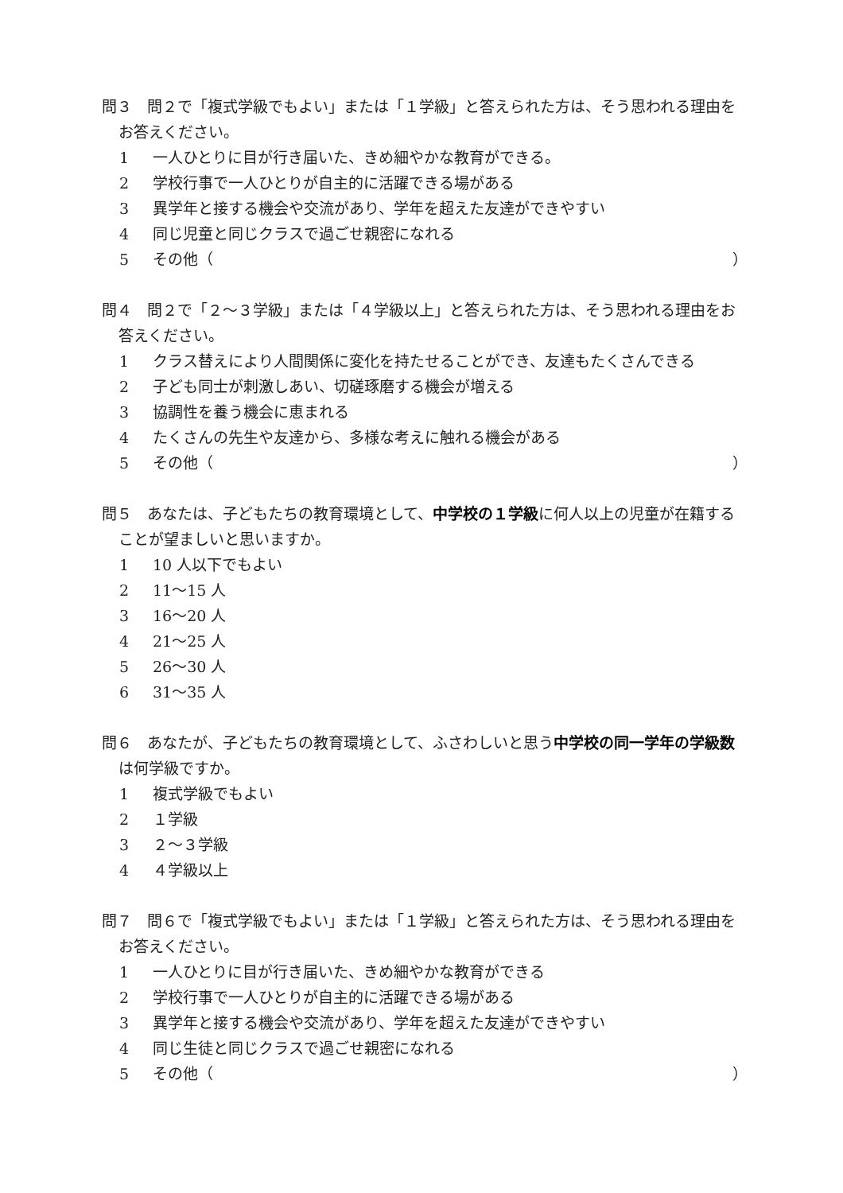問３　問２で「複式学級でもよい」または「１学級」と答えられた方は、そう思われる理由をお答えください。
1 一人ひとりに目が行き届いた、きめ細やかな教育ができる。
2 学校行事で一人ひとりが自主的に活躍できる場がある
3 異学年と接する機会や交流があり、学年を超えた友達ができやすい
4 同じ児童と同じクラスで過ごせ親密になれる
5 その他（ ）
問４　問２で「２～３学級」または「４学級以上」と答えられた方は、そう思われる理由をお答えください。
1 クラス替えにより人間関係に変化を持たせることができ、友達もたくさんできる
2 子ども同士が刺激しあい、切磋琢磨する機会が増える
3 協調性を養う機会に恵まれる
4 たくさんの先生や友達から、多様な考えに触れる機会がある
5 その他（ ）
問５　あなたは、子どもたちの教育環境として、中学校の１学級に何人以上の児童が在籍することが望ましいと思いますか。
1 10 人以下でもよい
2 11～15 人
3 16～20 人
4 21～25 人
5 26～30 人
6 31～35 人
問６　あなたが、子どもたちの教育環境として、ふさわしいと思う中学校の同一学年の学級数は何学級ですか。
1 複式学級でもよい
2 １学級
3 ２～３学級
4 ４学級以上
問７　問６で「複式学級でもよい」または「１学級」と答えられた方は、そう思われる理由をお答えください。
1 一人ひとりに目が行き届いた、きめ細やかな教育ができる
2 学校行事で一人ひとりが自主的に活躍できる場がある
3 異学年と接する機会や交流があり、学年を超えた友達ができやすい
4 同じ生徒と同じクラスで過ごせ親密になれる
5 その他（ ）